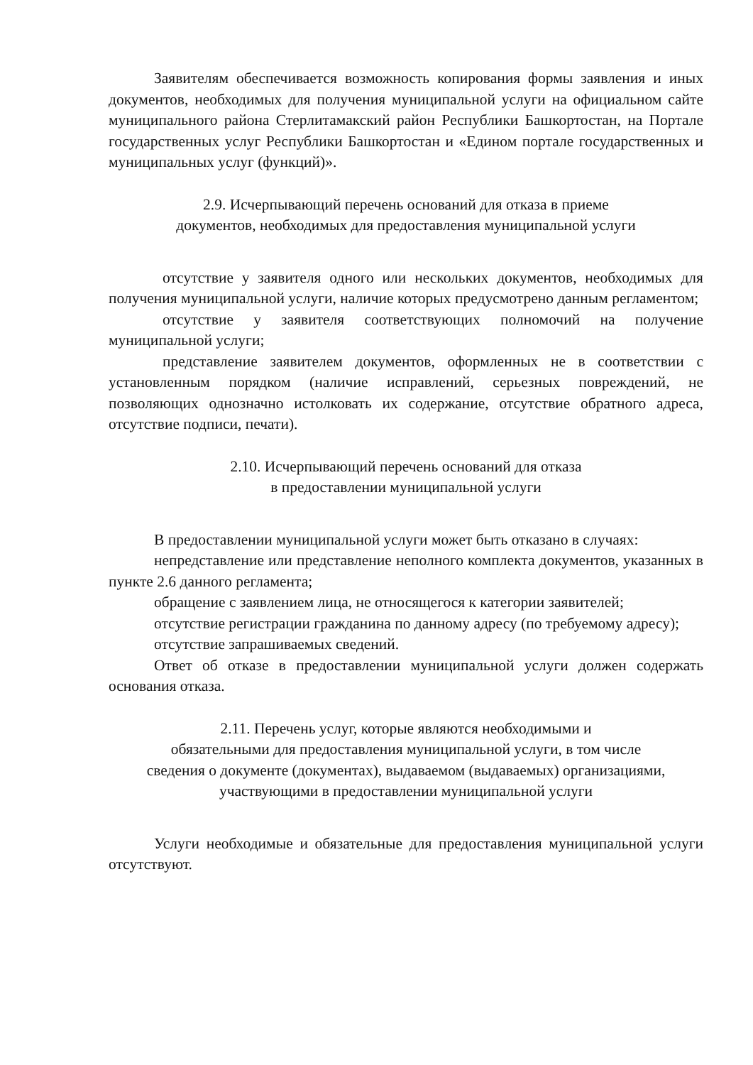Заявителям обеспечивается возможность копирования формы заявления и иных документов, необходимых для получения муниципальной услуги на официальном сайте муниципального района Стерлитамакский район Республики Башкортостан, на Портале государственных услуг Республики Башкортостан и «Едином портале государственных и муниципальных услуг (функций)».
2.9. Исчерпывающий перечень оснований для отказа в приеме
документов, необходимых для предоставления муниципальной услуги
отсутствие у заявителя одного или нескольких документов, необходимых для получения муниципальной услуги, наличие которых предусмотрено данным регламентом;
отсутствие у заявителя соответствующих полномочий на получение муниципальной услуги;
представление заявителем документов, оформленных не в соответствии с установленным порядком (наличие исправлений, серьезных повреждений, не позволяющих однозначно истолковать их содержание, отсутствие обратного адреса, отсутствие подписи, печати).
2.10. Исчерпывающий перечень оснований для отказа
в предоставлении муниципальной услуги
В предоставлении муниципальной услуги может быть отказано в случаях:
непредставление или представление неполного комплекта документов, указанных в пункте 2.6 данного регламента;
обращение с заявлением лица, не относящегося к категории заявителей;
отсутствие регистрации гражданина по данному адресу (по требуемому адресу);
отсутствие запрашиваемых сведений.
Ответ об отказе в предоставлении муниципальной услуги должен содержать основания отказа.
2.11. Перечень услуг, которые являются необходимыми и
обязательными для предоставления муниципальной услуги, в том числе
сведения о документе (документах), выдаваемом (выдаваемых) организациями, участвующими в предоставлении муниципальной услуги
Услуги необходимые и обязательные для предоставления муниципальной услуги отсутствуют.